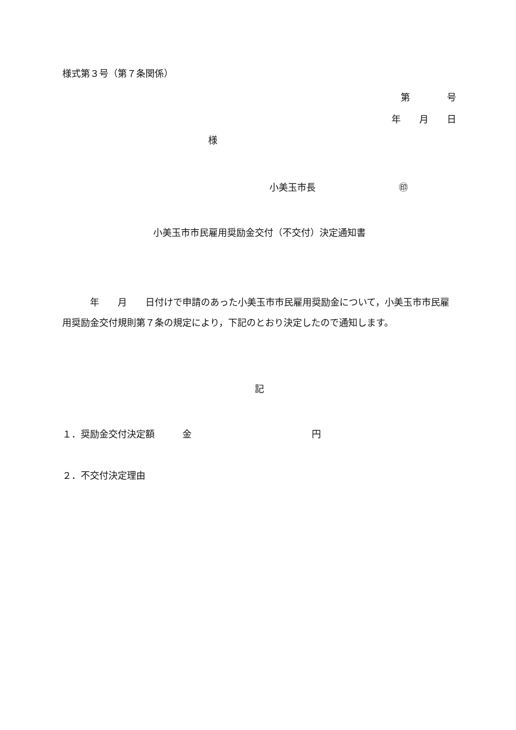様式第３号（第７条関係）
第　　　　号
年　　月　　日
様
小美玉市長　　　　　　　　　㊞
小美玉市市民雇用奨励金交付（不交付）決定通知書
　　　年　　月　　日付けで申請のあった小美玉市市民雇用奨励金について，小美玉市市民雇用奨励金交付規則第７条の規定により，下記のとおり決定したので通知します。
記
１．奨励金交付決定額　　　金　　　　　　　　　　　　　円
２．不交付決定理由